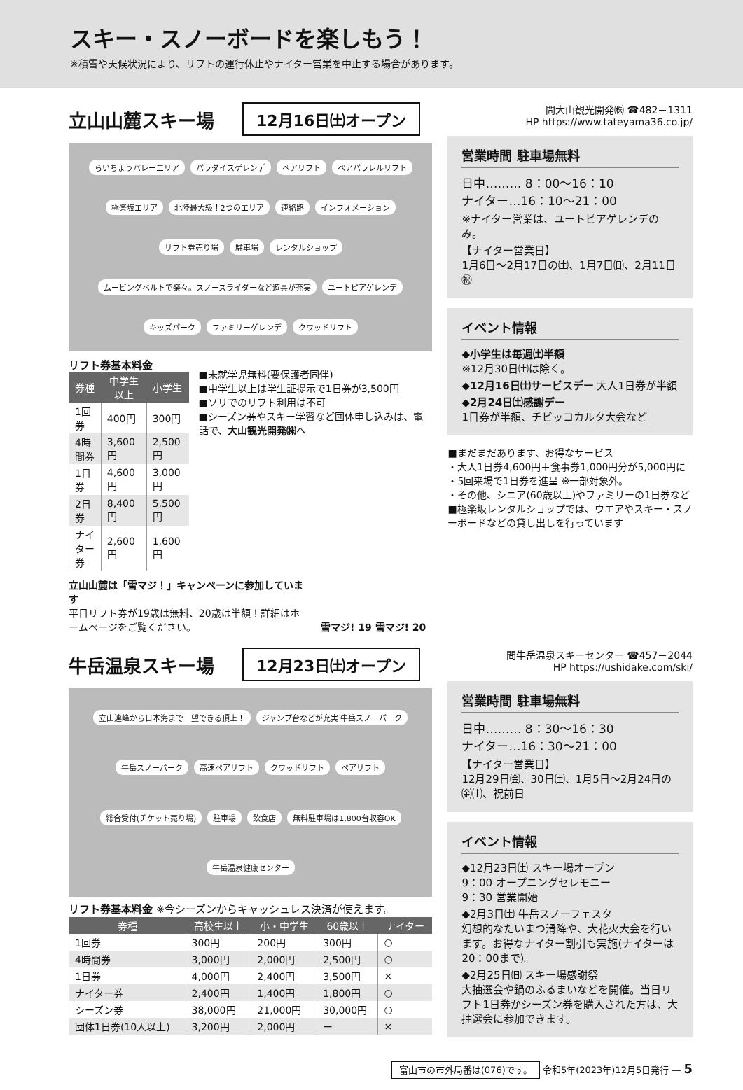スキー・スノーボードを楽しもう！
※積雪や天候状況により、リフトの運行休止やナイター営業を中止する場合があります。
立山山麓スキー場
12月16日㈯オープン
らいちょうバレーエリア パラダイスゲレンデ ペアリフト ペアパラレルリフト 極楽坂エリア 北陸最大級！2つのエリア 連絡路 インフォメーション リフト券売り場 駐車場 レンタルショップ ムービングベルトで楽々。スノースライダーなど遊具が充実 ユートピアゲレンデ キッズパーク ファミリーゲレンデ クワッドリフト
リフト券基本料金
| 券種 | 中学生以上 | 小学生 |
| --- | --- | --- |
| 1回券 | 400円 | 300円 |
| 4時間券 | 3,600円 | 2,500円 |
| 1日券 | 4,600円 | 3,000円 |
| 2日券 | 8,400円 | 5,500円 |
| ナイター券 | 2,600円 | 1,600円 |
■未就学児無料(要保護者同伴)
■中学生以上は学生証提示で1日券が3,500円
■ソリでのリフト利用は不可
■シーズン券やスキー学習など団体申し込みは、電話で、大山観光開発㈱へ
立山山麓は「雪マジ！」キャンペーンに参加しています
平日リフト券が19歳は無料、20歳は半額！詳細はホームページをご覧ください。
雪マジ! 19 雪マジ! 20
問大山観光開発㈱ ☎482－1311
HP https://www.tateyama36.co.jp/
営業時間 駐車場無料
日中……… 8：00～16：10
ナイター…16：10～21：00
※ナイター営業は、ユートピアゲレンデのみ。
【ナイター営業日】
1月6日～2月17日の㈯、1月7日㈰、2月11日㊗
イベント情報
◆小学生は毎週㈯半額
※12月30日㈯は除く。
◆12月16日㈯サービスデー 大人1日券が半額
◆2月24日㈯感謝デー
1日券が半額、チビッコカルタ大会など
■まだまだあります、お得なサービス
・大人1日券4,600円＋食事券1,000円分が5,000円に
・5回来場で1日券を進呈 ※一部対象外。
・その他、シニア(60歳以上)やファミリーの1日券など
■極楽坂レンタルショップでは、ウエアやスキー・スノーボードなどの貸し出しを行っています
牛岳温泉スキー場
12月23日㈯オープン
立山連峰から日本海まで一望できる頂上！ ジャンプ台などが充実 牛岳スノーパーク 牛岳スノーパーク 高速ペアリフト クワッドリフト ペアリフト 総合受付(チケット売り場) 駐車場 飲食店 無料駐車場は1,800台収容OK 牛岳温泉健康センター
リフト券基本料金 ※今シーズンからキャッシュレス決済が使えます。
| 券種 | 高校生以上 | 小・中学生 | 60歳以上 | ナイター |
| --- | --- | --- | --- | --- |
| 1回券 | 300円 | 200円 | 300円 | ○ |
| 4時間券 | 3,000円 | 2,000円 | 2,500円 | ○ |
| 1日券 | 4,000円 | 2,400円 | 3,500円 | × |
| ナイター券 | 2,400円 | 1,400円 | 1,800円 | ○ |
| シーズン券 | 38,000円 | 21,000円 | 30,000円 | ○ |
| 団体1日券(10人以上) | 3,200円 | 2,000円 | ー | × |
問牛岳温泉スキーセンター ☎457－2044
HP https://ushidake.com/ski/
営業時間 駐車場無料
日中……… 8：30～16：30
ナイター…16：30～21：00
【ナイター営業日】
12月29日㈮、30日㈯、1月5日～2月24日の㈮㈯、祝前日
イベント情報
◆12月23日㈯ スキー場オープン
9：00 オープニングセレモニー
9：30 営業開始
◆2月3日㈯ 牛岳スノーフェスタ
幻想的なたいまつ滑降や、大花火大会を行います。お得なナイター割引も実施(ナイターは20：00まで)。
◆2月25日㈰ スキー場感謝祭
大抽選会や鍋のふるまいなどを開催。当日リフト1日券かシーズン券を購入された方は、大抽選会に参加できます。
富山市の市外局番は(076)です。 令和5年(2023年)12月5日発行 ― 5